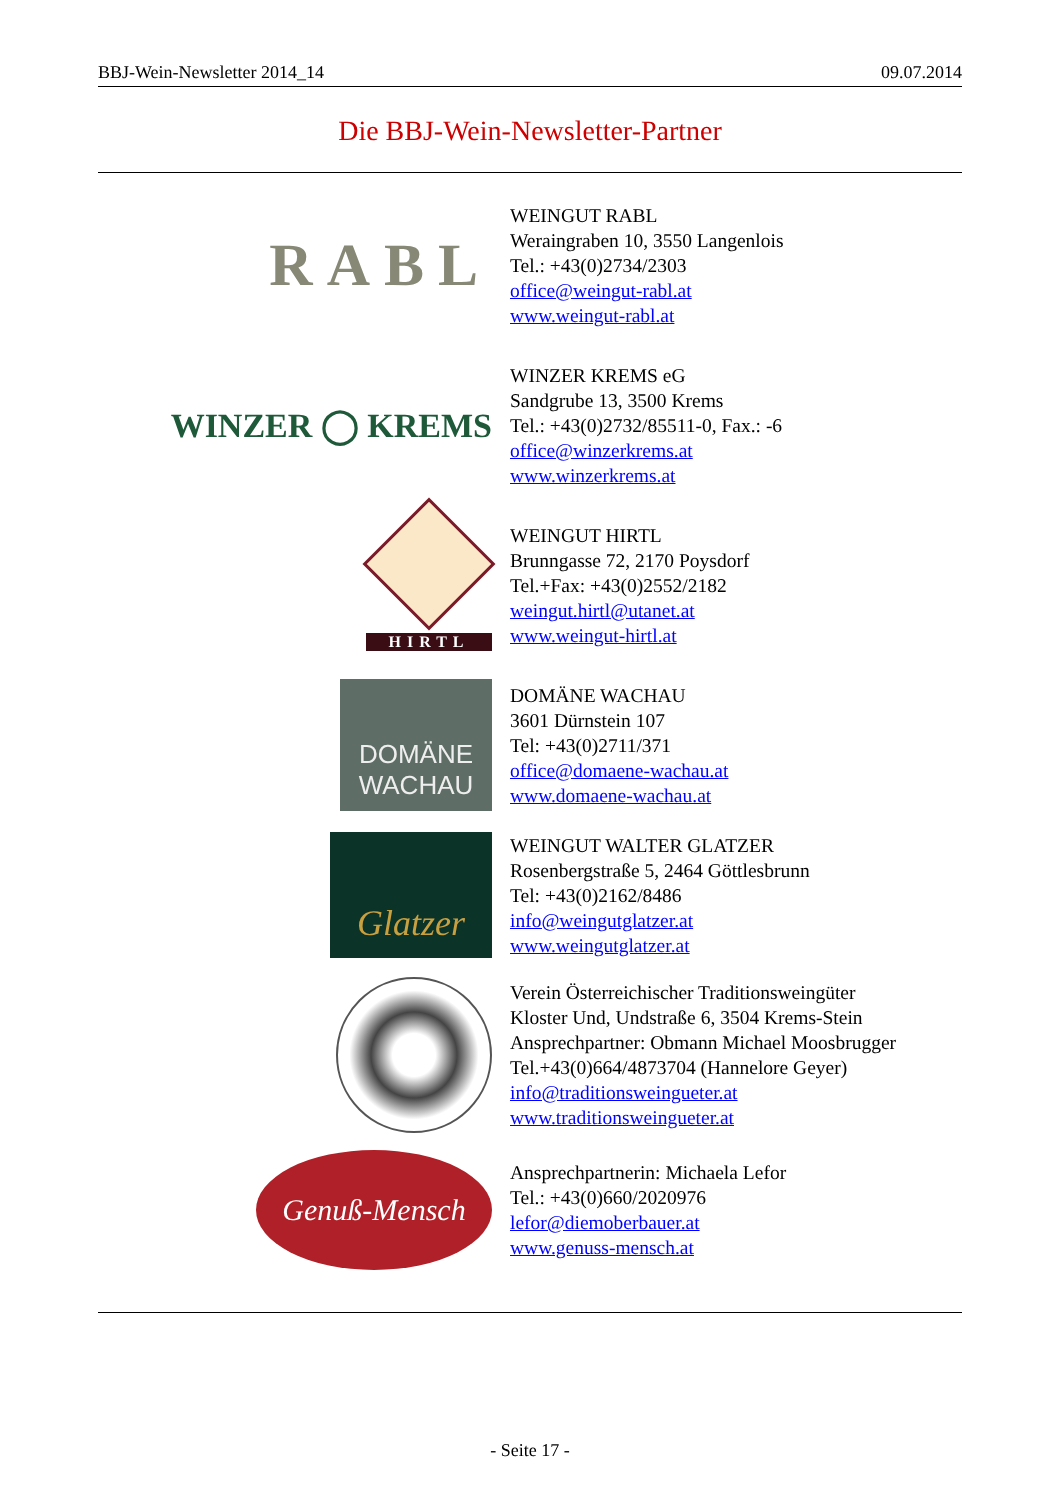BBJ-Wein-Newsletter 2014_14 09.07.2014
Die BBJ-Wein-Newsletter-Partner
RABL
WEINGUT RABL
Weraingraben 10, 3550 Langenlois
Tel.: +43(0)2734/2303
office@weingut-rabl.at
www.weingut-rabl.at
WINZER ◯ KREMS
WINZER KREMS eG
Sandgrube 13, 3500 Krems
Tel.: +43(0)2732/85511-0, Fax.: -6
office@winzerkrems.at
www.winzerkrems.at
HIRTL
WEINGUT HIRTL
Brunngasse 72, 2170 Poysdorf
Tel.+Fax: +43(0)2552/2182
weingut.hirtl@utanet.at
www.weingut-hirtl.at
DOMÄNE WACHAU
DOMÄNE WACHAU
3601 Dürnstein 107
Tel: +43(0)2711/371
office@domaene-wachau.at
www.domaene-wachau.at
Glatzer
WEINGUT WALTER GLATZER
Rosenbergstraße 5, 2464 Göttlesbrunn
Tel: +43(0)2162/8486
info@weingutglatzer.at
www.weingutglatzer.at
Verein Österreichischer Traditionsweingüter
Kloster Und, Undstraße 6, 3504 Krems-Stein
Ansprechpartner: Obmann Michael Moosbrugger
Tel.+43(0)664/4873704 (Hannelore Geyer)
info@traditionsweingueter.at
www.traditionsweingueter.at
Genuß-Mensch
Ansprechpartnerin: Michaela Lefor
Tel.: +43(0)660/2020976
lefor@diemoberbauer.at
www.genuss-mensch.at
- Seite 17 -